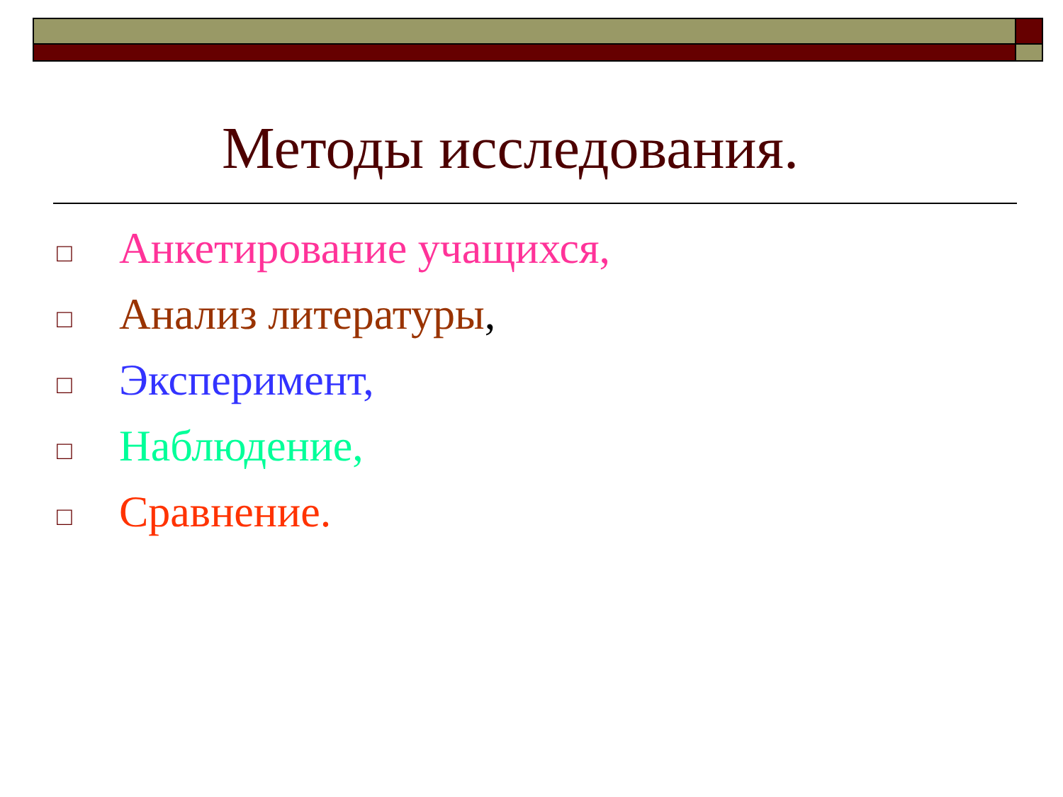Методы исследования.
□ Анкетирование учащихся,
□ Анализ литературы,
□ Эксперимент,
□ Наблюдение,
□ Сравнение.